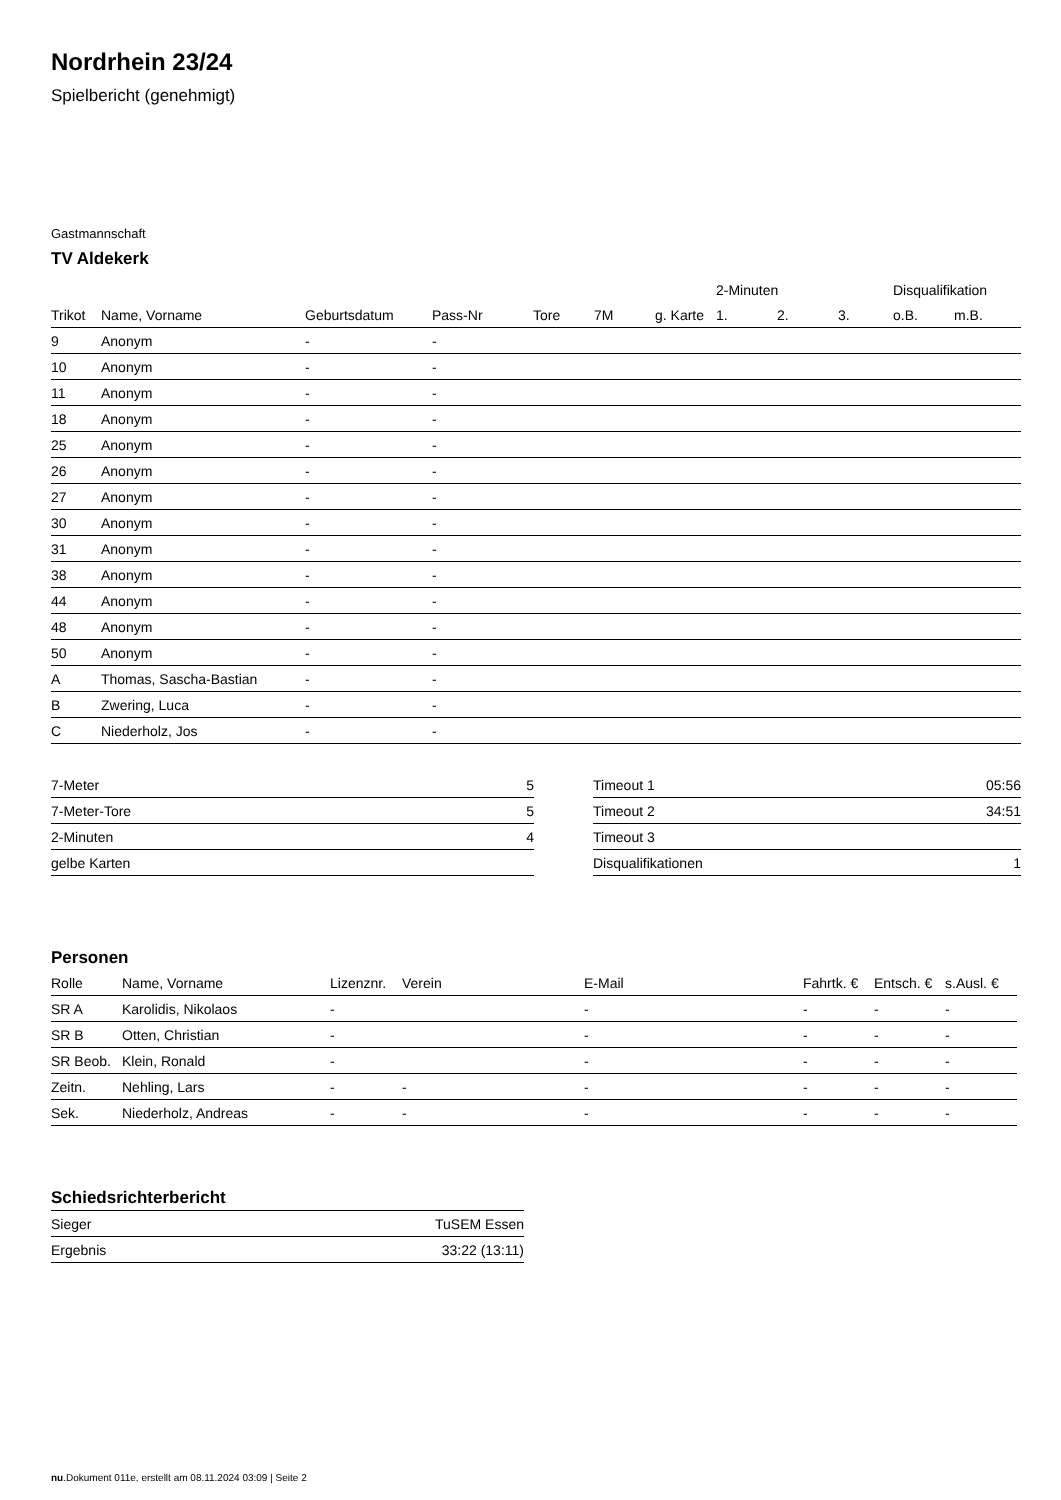Nordrhein 23/24
Spielbericht (genehmigt)
Gastmannschaft
TV Aldekerk
| | | | | | | | | 2-Minuten | | | Disqualifikation | |
| --- | --- | --- | --- | --- | --- | --- | --- | --- | --- | --- | --- | --- |
| Trikot | Name, Vorname | Geburtsdatum | Pass-Nr | Tore | 7M | g. Karte | | 1. | 2. | 3. | o.B. | m.B. |
| 9 | Anonym | - | - | | | | | | | | | |
| 10 | Anonym | - | - | | | | | | | | | |
| 11 | Anonym | - | - | | | | | | | | | |
| 18 | Anonym | - | - | | | | | | | | | |
| 25 | Anonym | - | - | | | | | | | | | |
| 26 | Anonym | - | - | | | | | | | | | |
| 27 | Anonym | - | - | | | | | | | | | |
| 30 | Anonym | - | - | | | | | | | | | |
| 31 | Anonym | - | - | | | | | | | | | |
| 38 | Anonym | - | - | | | | | | | | | |
| 44 | Anonym | - | - | | | | | | | | | |
| 48 | Anonym | - | - | | | | | | | | | |
| 50 | Anonym | - | - | | | | | | | | | |
| A | Thomas, Sascha-Bastian | - | - | | | | | | | | | |
| B | Zwering, Luca | - | - | | | | | | | | | |
| C | Niederholz, Jos | - | - | | | | | | | | | |
| 7-Meter | 5 |
| 7-Meter-Tore | 5 |
| 2-Minuten | 4 |
| gelbe Karten | |
| Timeout 1 | 05:56 |
| Timeout 2 | 34:51 |
| Timeout 3 | |
| Disqualifikationen | 1 |
Personen
| Rolle | Name, Vorname | Lizenznr. | Verein | E-Mail | Fahrtk. € | Entsch. € | s.Ausl. € |
| --- | --- | --- | --- | --- | --- | --- | --- |
| SR A | Karolidis, Nikolaos | - | | - | - | - | - |
| SR B | Otten, Christian | - | | - | - | - | - |
| SR Beob. | Klein, Ronald | - | | - | - | - | - |
| Zeitn. | Nehling, Lars | - | - | - | - | - | - |
| Sek. | Niederholz, Andreas | - | - | - | - | - | - |
Schiedsrichterbericht
| Sieger | TuSEM Essen |
| Ergebnis | 33:22 (13:11) |
nu.Dokument 011e, erstellt am 08.11.2024 03:09 | Seite 2